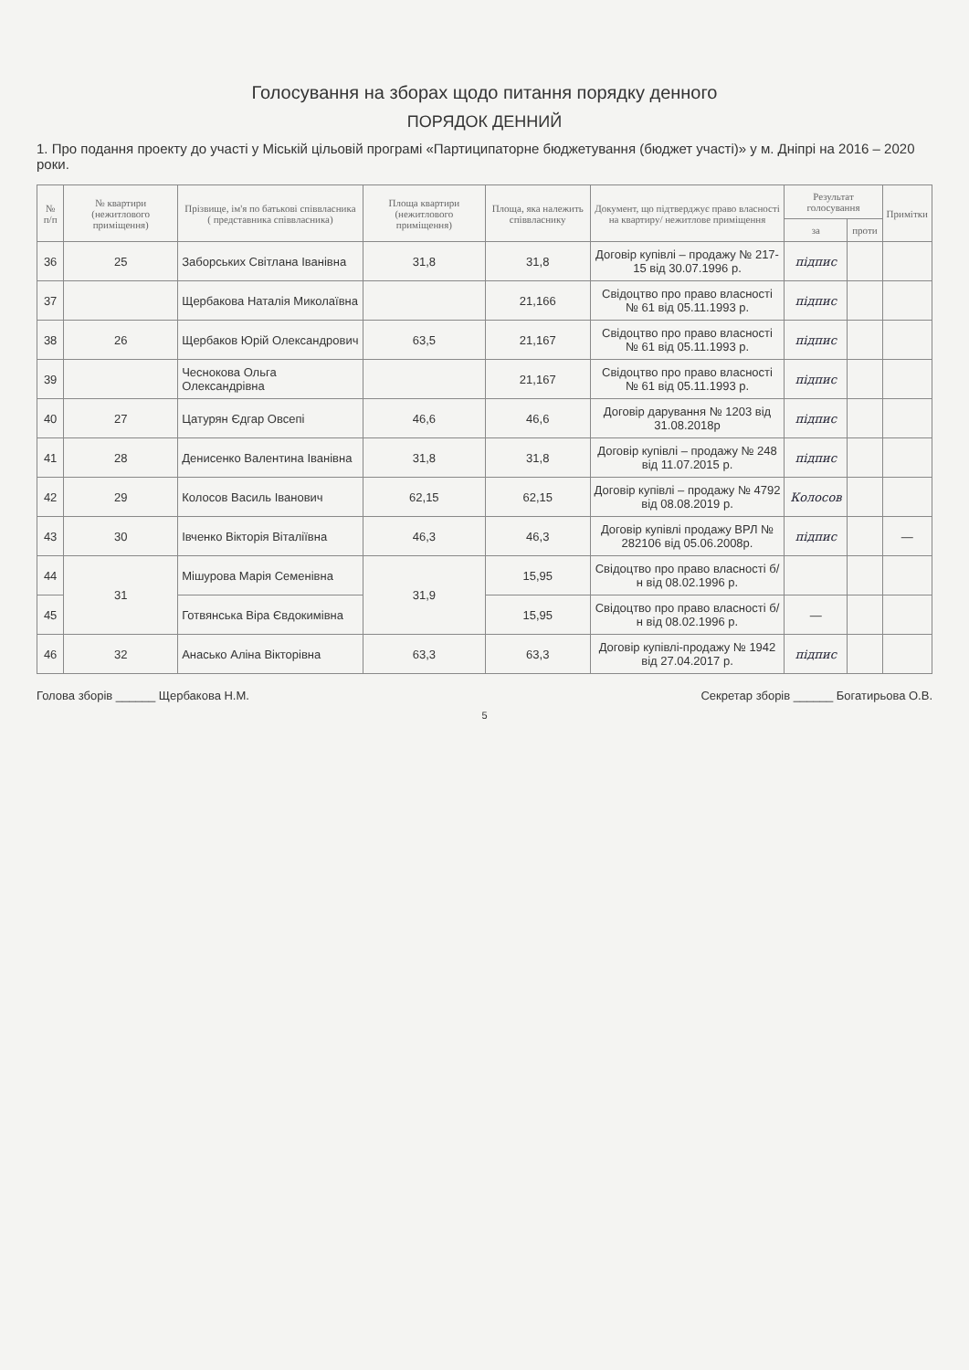Голосування на зборах щодо питання порядку денного
ПОРЯДОК ДЕННИЙ
1. Про подання проекту до участі у Міській цільовій програмі «Партиципаторне бюджетування (бюджет участі)» у м. Дніпрі на 2016 – 2020 роки.
| № п/п | № квартири (нежитлового приміщення) | Прізвище, ім'я по батькові співвласника ( представника співвласника) | Площа квартири (нежитлового приміщення) | Площа, яка належить співвласнику | Документ, що підтверджує право власності на квартиру/ нежитлове приміщення | Результат голосування | | Примітки |
| --- | --- | --- | --- | --- | --- | --- | --- | --- |
| | | | | | | за | проти | |
| 36 | 25 | Заборських Світлана Іванівна | 31,8 | 31,8 | Договір купівлі – продажу № 217-15 від 30.07.1996 р. | підпис | | |
| 37 | | Щербакова Наталія Миколаївна | | 21,166 | Свідоцтво про право власності № 61 від 05.11.1993 р. | підпис | | |
| 38 | 26 | Щербаков Юрій Олександрович | 63,5 | 21,167 | Свідоцтво про право власності № 61 від 05.11.1993 р. | підпис | | |
| 39 | | Чеснокова Ольга Олександрівна | | 21,167 | Свідоцтво про право власності № 61 від 05.11.1993 р. | підпис | | |
| 40 | 27 | Цатурян Єдгар Овсепі | 46,6 | 46,6 | Договір дарування № 1203 від 31.08.2018р | підпис | | |
| 41 | 28 | Денисенко Валентина Іванівна | 31,8 | 31,8 | Договір купівлі – продажу № 248 від 11.07.2015 р. | підпис | | |
| 42 | 29 | Колосов Василь Іванович | 62,15 | 62,15 | Договір купівлі – продажу № 4792 від 08.08.2019 р. | Колосов | | |
| 43 | 30 | Івченко Вікторія Віталіївна | 46,3 | 46,3 | Договір купівлі продажу ВРЛ № 282106 від 05.06.2008р. | підпис | | — |
| 44 | 31 | Мішурова Марія Семенівна | 31,9 | 15,95 | Свідоцтво про право власності б/н від 08.02.1996 р. | | | |
| 45 | | Готвянська Віра Євдокимівна | | 15,95 | Свідоцтво про право власності б/н від 08.02.1996 р. | — | | |
| 46 | 32 | Анасько Аліна Вікторівна | 63,3 | 63,3 | Договір купівлі-продажу № 1942 від 27.04.2017 р. | підпис | | |
Голова зборів ______ Щербакова Н.М. Секретар зборів ______ Богатирьова О.В.
5